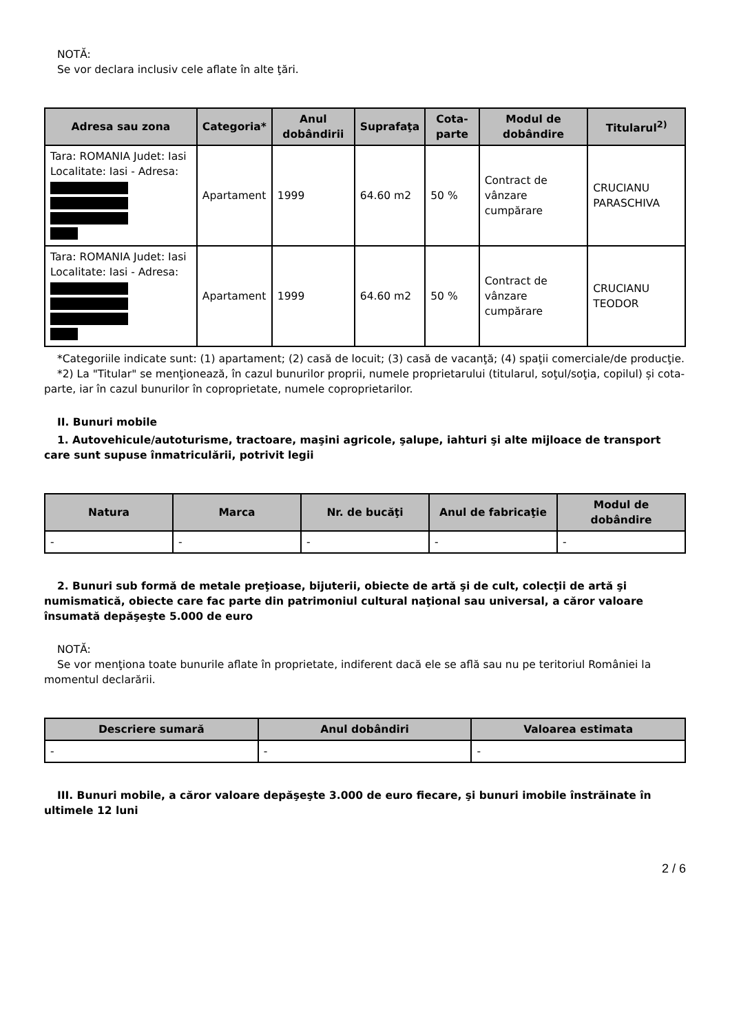NOTĂ:
Se vor declara inclusiv cele aflate în alte ţări.
| Adresa sau zona | Categoria* | Anul dobândirii | Suprafaţa | Cota-parte | Modul de dobândire | Titularul<sup>2)</sup> |
| --- | --- | --- | --- | --- | --- | --- |
| Tara: ROMANIA Judet: Iasi Localitate: Iasi - Adresa: | Apartament | 1999 | 64.60 m2 | 50 % | Contract de vânzare cumpărare | CRUCIANU PARASCHIVA |
| Tara: ROMANIA Judet: Iasi Localitate: Iasi - Adresa: | Apartament | 1999 | 64.60 m2 | 50 % | Contract de vânzare cumpărare | CRUCIANU TEODOR |
*Categoriile indicate sunt: (1) apartament; (2) casă de locuit; (3) casă de vacanţă; (4) spaţii comerciale/de producţie.
*2) La "Titular" se menţionează, în cazul bunurilor proprii, numele proprietarului (titularul, soţul/soţia, copilul) și cota-parte, iar în cazul bunurilor în coproprietate, numele coproprietarilor.
II. Bunuri mobile
1. Autovehicule/autoturisme, tractoare, maşini agricole, şalupe, iahturi şi alte mijloace de transport care sunt supuse înmatriculării, potrivit legii
| Natura | Marca | Nr. de bucăţi | Anul de fabricaţie | Modul de dobândire |
| --- | --- | --- | --- | --- |
| - | - | - | - | - |
2. Bunuri sub formă de metale preţioase, bijuterii, obiecte de artă şi de cult, colecţii de artă şi numismatică, obiecte care fac parte din patrimoniul cultural naţional sau universal, a căror valoare însumată depăşeşte 5.000 de euro
NOTĂ:
Se vor menţiona toate bunurile aflate în proprietate, indiferent dacă ele se află sau nu pe teritoriul României la momentul declarării.
| Descriere sumară | Anul dobândiri | Valoarea estimata |
| --- | --- | --- |
| - | - | - |
III. Bunuri mobile, a căror valoare depăşeşte 3.000 de euro fiecare, şi bunuri imobile înstrăinate în ultimele 12 luni
2 / 6